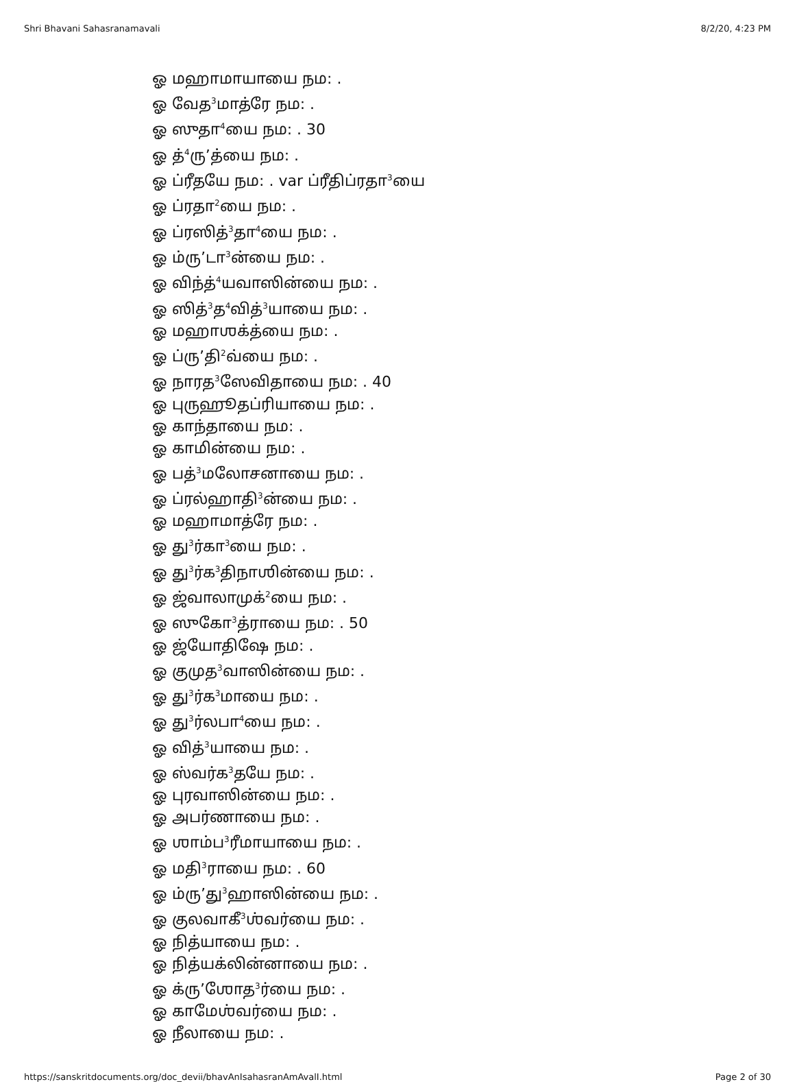Shri Bhavani Sahasranamavali 8/2/20, 4:23 PM
ஓ மஹாமாயாயை நம: .
ஓ வேத<sup>3</sup>மாத்ரே நம: .
ஓ ஸுதா<sup>4</sup>யை நம: . 30
ஓ த்<sup>4</sup>ரு’த்யை நம: .
ஓ ப்ரீதயே நம: . var ப்ரீதிப்ரதா<sup>3</sup>யை
ஓ ப்ரதா<sup>2</sup>யை நம: .
ஓ ப்ரஸித்<sup>3</sup>தா<sup>4</sup>யை நம: .
ஓ ம்ரு’டா<sup>3</sup>ன்யை நம: .
ஓ விந்த்<sup>4</sup>யவாஸின்யை நம: .
ஓ ஸித்<sup>3</sup>த<sup>4</sup>வித்<sup>3</sup>யாயை நம: .
ஓ மஹாஶக்த்யை நம: .
ஓ ப்ரு’தி<sup>2</sup>வ்யை நம: .
ஓ நாரத<sup>3</sup>ஸேவிதாயை நம: . 40
ஓ புருஹூதப்ரியாயை நம: .
ஓ காந்தாயை நம: .
ஓ காமின்யை நம: .
ஓ பத்<sup>3</sup>மலோசனாயை நம: .
ஓ ப்ரல்ஹாதி<sup>3</sup>ன்யை நம: .
ஓ மஹாமாத்ரே நம: .
ஓ து<sup>3</sup>ர்கா<sup>3</sup>யை நம: .
ஓ து<sup>3</sup>ர்க<sup>3</sup>திநாஶின்யை நம: .
ஓ ஜ்வாலாமுக்<sup>2</sup>யை நம: .
ஓ ஸுகோ<sup>3</sup>த்ராயை நம: . 50
ஓ ஜ்யோதிஷே நம: .
ஓ குமுத<sup>3</sup>வாஸின்யை நம: .
ஓ து<sup>3</sup>ர்க<sup>3</sup>மாயை நம: .
ஓ து<sup>3</sup>ர்லபா<sup>4</sup>யை நம: .
ஓ வித்<sup>3</sup>யாயை நம: .
ஓ ஸ்வர்க<sup>3</sup>தயே நம: .
ஓ புரவாஸின்யை நம: .
ஓ அபர்ணாயை நம: .
ஓ ஶாம்ப<sup>3</sup>ரீமாயாயை நம: .
ஓ மதி<sup>3</sup>ராயை நம: . 60
ஓ ம்ரு’து<sup>3</sup>ஹாஸின்யை நம: .
ஓ குலவாகீ<sup>3</sup>ஶ்வர்யை நம: .
ஓ நித்யாயை நம: .
ஓ நித்யக்லின்னாயை நம: .
ஓ க்ரு’ஶோத<sup>3</sup>ர்யை நம: .
ஓ காமேஶ்வர்யை நம: .
ஓ நீலாயை நம: .
https://sanskritdocuments.org/doc_devii/bhavAnIsahasranAmAvalI.html Page 2 of 30